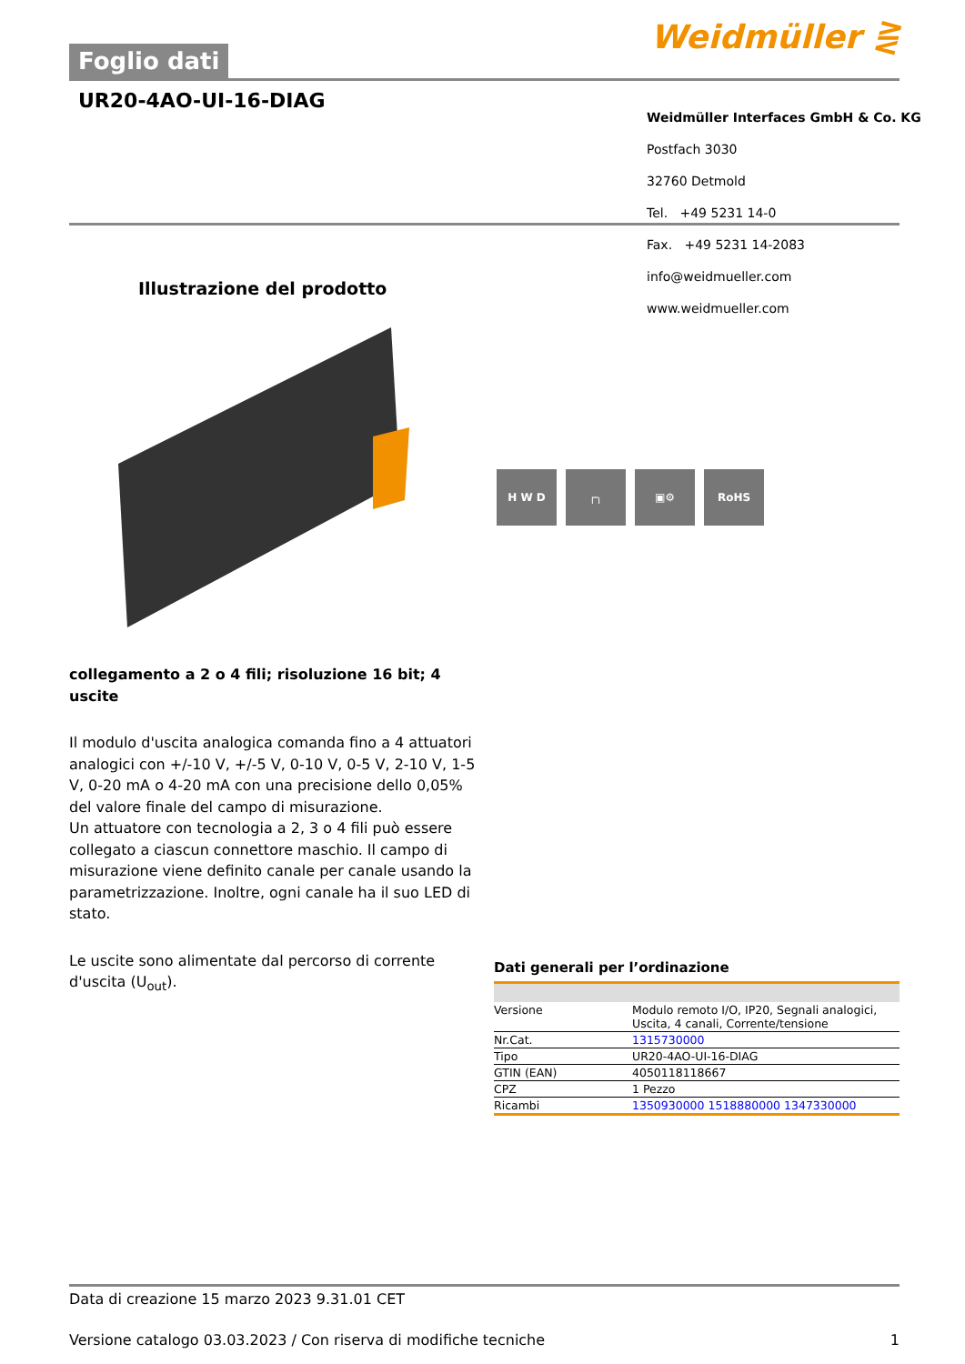Foglio dati
Weidmüller ⋛
UR20-4AO-UI-16-DIAG
Weidmüller Interfaces GmbH & Co. KG
Postfach 3030
32760 Detmold
Tel. +49 5231 14-0
Fax. +49 5231 14-2083
info@weidmueller.com
www.weidmueller.com
Illustrazione del prodotto
H W D ┌╮ ▣⚙ RoHS
collegamento a 2 o 4 fili; risoluzione 16 bit; 4 uscite
Il modulo d'uscita analogica comanda fino a 4 attuatori analogici con +/-10 V, +/-5 V, 0-10 V, 0-5 V, 2-10 V, 1-5 V, 0-20 mA o 4-20 mA con una precisione dello 0,05% del valore finale del campo di misurazione.
Un attuatore con tecnologia a 2, 3 o 4 fili può essere collegato a ciascun connettore maschio. Il campo di misurazione viene definito canale per canale usando la parametrizzazione. Inoltre, ogni canale ha il suo LED di stato.
Le uscite sono alimentate dal percorso di corrente d'uscita (U<sub>out</sub>).
Dati generali per l’ordinazione
| Versione | Modulo remoto I/O, IP20, Segnali analogici, Uscita, 4 canali, Corrente/tensione |
| Nr.Cat. | 1315730000 |
| Tipo | UR20-4AO-UI-16-DIAG |
| GTIN (EAN) | 4050118118667 |
| CPZ | 1 Pezzo |
| Ricambi | 1350930000 1518880000 1347330000 |
Data di creazione 15 marzo 2023 9.31.01 CET
Versione catalogo 03.03.2023 / Con riserva di modifiche tecniche 1